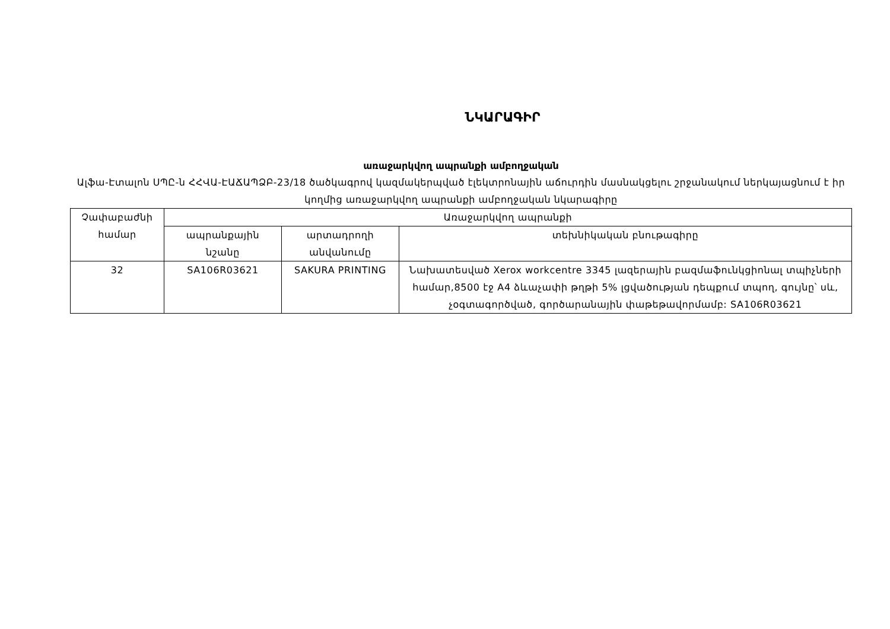ՆԿԱՐԱԳԻՐ
առաջարկվող ապրանքի ամբողջական
Ալֆա-Էտալոն ՍՊԸ-ն ՀՀՎԱ-ԷԱՃԱՊՁԲ-23/18 ծածկագրով կազմակերպված էլեկտրոնային աճուրդին մասնակցելու շրջանակում ներկայացնում է իր կողմից առաջարկվող ապրանքի ամբողջական նկարագիրը
| Չափաբաժնի համար | Առաջարկվող ապրանքի | | |
| --- | --- | --- | --- |
| | ապրանքային նշանը | արտադրողի անվանումը | տեխնիկական բնութագիրը |
| 32 | SA106R03621 | SAKURA PRINTING | Նախատեսված Xerox workcentre 3345 լազերային բազմաֆունկցիոնալ տպիչների համար,8500 էջ A4 ձևաչափի թղթի 5% լցվածության դեպքում տպող, գույնը՝ սև, չօգտագործված, գործարանային փաթեթավորմամբ: SA106R03621 |